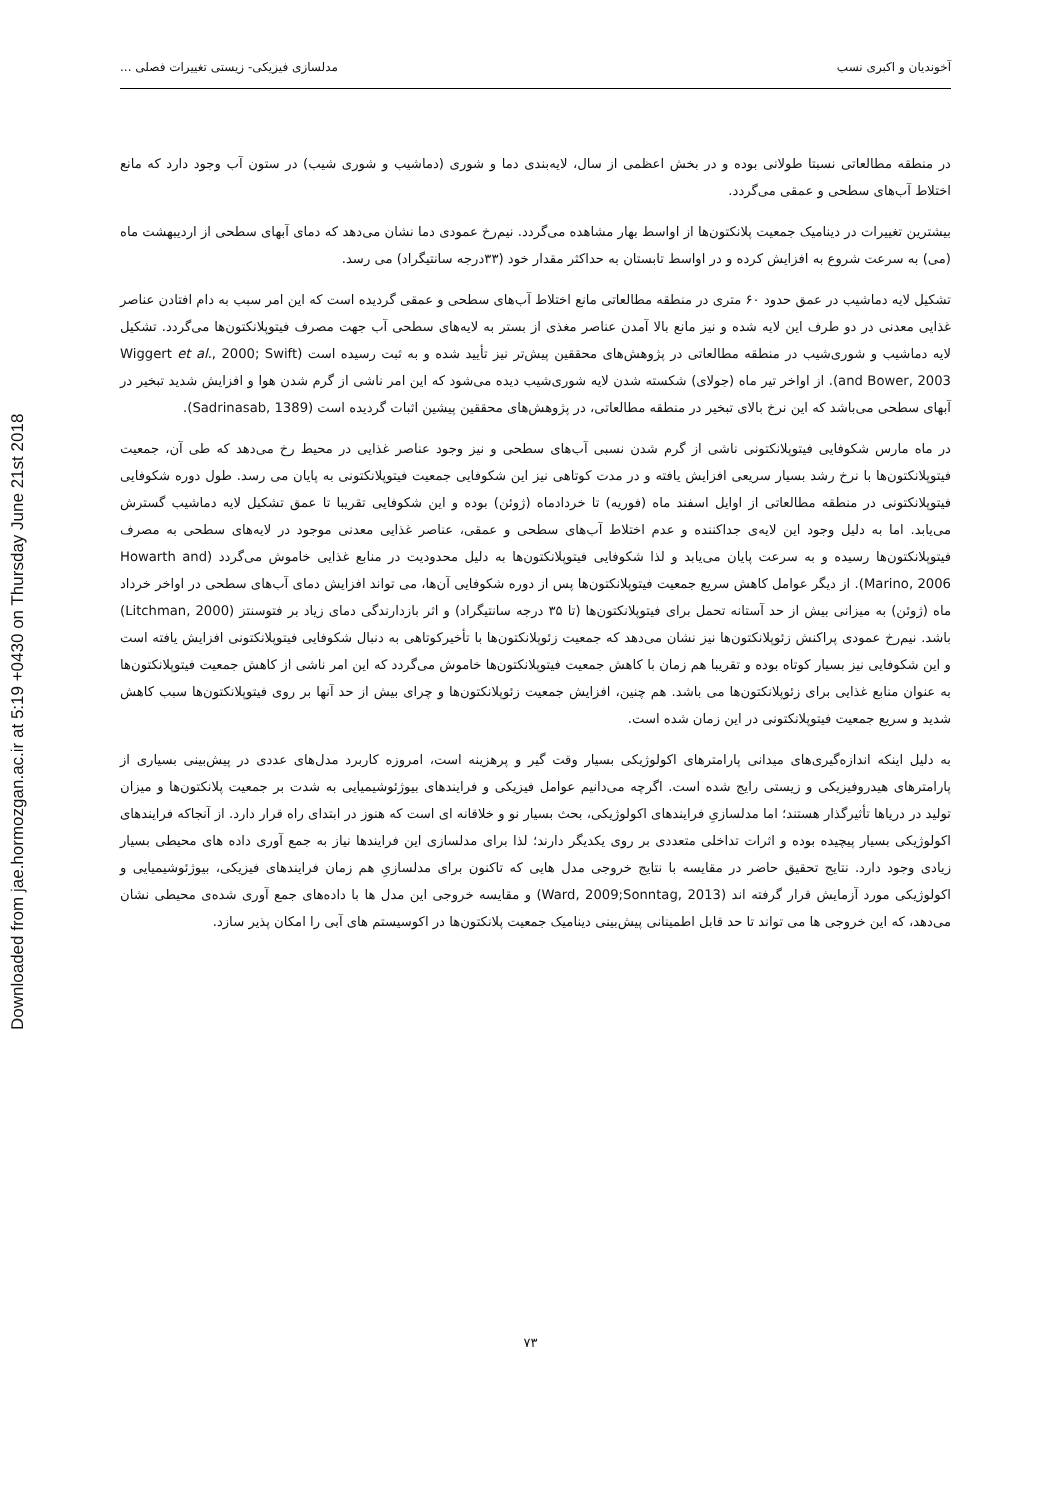Downloaded from jae.hormozgan.ac.ir at 5:19 +0430 on Thursday June 21st 2018
آخوندیان و اکبری نسب مدلسازی فیزیکی- زیستی تغییرات فصلی ...
در منطقه مطالعاتی نسبتا طولانی بوده و در بخش اعظمی از سال، لایه‌بندی دما و شوری (دماشیب و شوری شیب) در ستون آب وجود دارد که مانع اختلاط آب‌های سطحی و عمقی می‌گردد.
بیشترین تغییرات در دینامیک جمعیت پلانکتون‌ها از اواسط بهار مشاهده می‌گردد. نیم‌رخ عمودی دما نشان می‌دهد که دمای آبهای سطحی از اردیبهشت ماه (می) به سرعت شروع به افزایش کرده و در اواسط تابستان به حداکثر مقدار خود (۳۳درجه سانتیگراد) می رسد.
تشکیل لایه دماشیب در عمق حدود ۶۰ متری در منطقه مطالعاتی مانع اختلاط آب‌های سطحی و عمقی گردیده است که این امر سبب به دام افتادن عناصر غذایی معدنی در دو طرف این لایه شده و نیز مانع بالا آمدن عناصر مغذی از بستر به لایه‌های سطحی آب جهت مصرف فیتوپلانکتون‌ها می‌گردد. تشکیل لایه دماشیب و شوری‌شیب در منطقه مطالعاتی در پژوهش‌های محققین پیش‌تر نیز تأیید شده و به ثبت رسیده است (Wiggert et al., 2000; Swift and Bower, 2003). از اواخر تیر ماه (جولای) شکسته شدن لایه شوری‌شیب دیده می‌شود که این امر ناشی از گرم شدن هوا و افزایش شدید تبخیر در آبهای سطحی می‌باشد که این نرخ بالای تبخیر در منطقه مطالعاتی، در پژوهش‌های محققین پیشین اثبات گردیده است (Sadrinasab, 1389).
در ماه مارس شکوفایی فیتوپلانکتونی ناشی از گرم شدن نسبی آب‌های سطحی و نیز وجود عناصر غذایی در محیط رخ می‌دهد که طی آن، جمعیت فیتوپلانکتون‌ها با نرخ رشد بسیار سریعی افزایش یافته و در مدت کوتاهی نیز این شکوفایی جمعیت فیتوپلانکتونی به پایان می رسد. طول دوره شکوفایی فیتوپلانکتونی در منطقه مطالعاتی از اوایل اسفند ماه (فوریه) تا خردادماه (ژوئن) بوده و این شکوفایی تقریبا تا عمق تشکیل لایه دماشیب گسترش می‌یابد. اما به دلیل وجود این لایه‌ی جداکننده و عدم اختلاط آب‌های سطحی و عمقی، عناصر غذایی معدنی موجود در لایه‌های سطحی به مصرف فیتوپلانکتون‌ها رسیده و به سرعت پایان می‌یابد و لذا شکوفایی فیتوپلانکتون‌ها به دلیل محدودیت در منابع غذایی خاموش می‌گردد (Howarth and Marino, 2006). از دیگر عوامل کاهش سریع جمعیت فیتوپلانکتون‌ها پس از دوره شکوفایی آن‌ها، می تواند افزایش دمای آب‌های سطحی در اواخر خرداد ماه (ژوئن) به میزانی بیش از حد آستانه تحمل برای فیتوپلانکتون‌ها (تا ۳۵ درجه سانتیگراد) و اثر بازدارندگی دمای زیاد بر فتوسنتز (Litchman, 2000) باشد. نیم‌رخ عمودی پراکنش زئوپلانکتون‌ها نیز نشان می‌دهد که جمعیت زئوپلانکتون‌ها با تأخیرکوتاهی به دنبال شکوفایی فیتوپلانکتونی افزایش یافته است و این شکوفایی نیز بسیار کوتاه بوده و تقریبا هم زمان با کاهش جمعیت فیتوپلانکتون‌ها خاموش می‌گردد که این امر ناشی از کاهش جمعیت فیتوپلانکتون‌ها به عنوان منابع غذایی برای زئوپلانکتون‌ها می باشد. هم چنین، افزایش جمعیت زئوپلانکتون‌ها و چرای بیش از حد آنها بر روی فیتوپلانکتون‌ها سبب کاهش شدید و سریع جمعیت فیتوپلانکتونی در این زمان شده است.
به دلیل اینکه اندازه‌گیری‌های میدانی پارامترهای اکولوژیکی بسیار وقت گیر و پرهزینه است، امروزه کاربرد مدل‌های عددی در پیش‌بینی بسیاری از پارامترهای هیدروفیزیکی و زیستی رایج شده است. اگرچه می‌دانیم عوامل فیزیکی و فرایندهای بیوژئوشیمیایی به شدت بر جمعیت پلانکتون‌ها و میزان تولید در دریاها تأثیرگذار هستند؛ اما مدلسازیِ فرایندهای اکولوژیکی، بحث بسیار نو و خلاقانه ای است که هنوز در ابتدای راه قرار دارد. از آنجاکه فرایندهای اکولوژیکی بسیار پیچیده بوده و اثرات تداخلی متعددی بر روی یکدیگر دارند؛ لذا برای مدلسازی این فرایندها نیاز به جمع آوری داده های محیطی بسیار زیادی وجود دارد. نتایج تحقیق حاضر در مقایسه با نتایج خروجی مدل هایی که تاکنون برای مدلسازیِ هم زمان فرایندهای فیزیکی، بیوژئوشیمیایی و اکولوژیکی مورد آزمایش قرار گرفته اند (Ward, 2009;Sonntag, 2013) و مقایسه خروجی این مدل ها با داده‌های جمع آوری شده‌ی محیطی نشان می‌دهد، که این خروجی ها می تواند تا حد قابل اطمینانی پیش‌بینی دینامیک جمعیت پلانکتون‌ها در اکوسیستم های آبی را امکان پذیر سازد.
۷۳